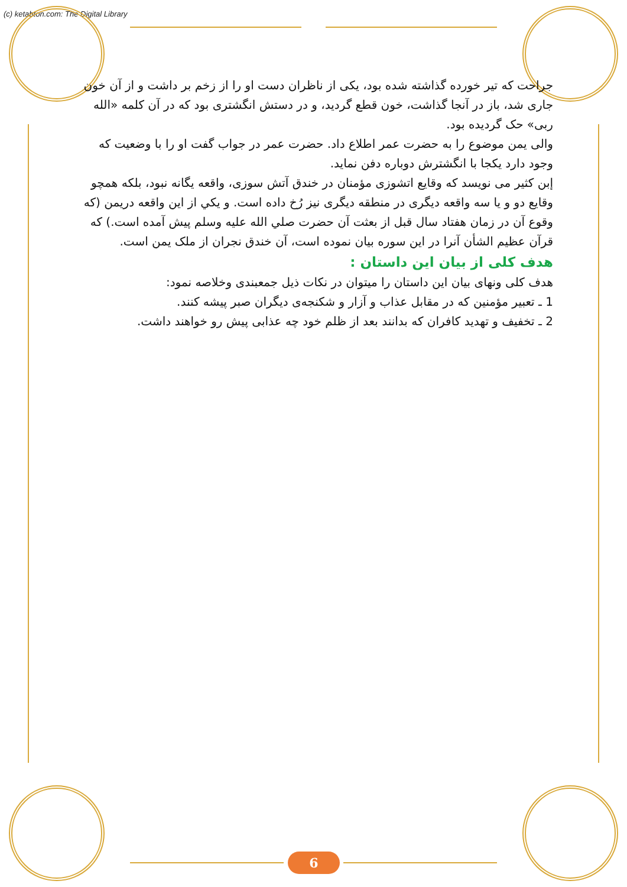(c) ketabton.com: The Digital Library
جراحت که تیر خورده گذاشته شده بود، یکی از ناظران دست او را از زخم بر داشت و از آن خون جاری شد، باز در آنجا گذاشت، خون قطع گردید، و در دستش انگشتری بود که در آن کلمه «الله ربی» حک گردیده بود.
والی یمن موضوع را به حضرت عمر اطلاع داد. حضرت عمر در جواب گفت او را با وضعیت که وجود دارد یکجا با انگشترش دوباره دفن نماید.
إبن کثیر می نویسد که وقایع اتشوزی مؤمنان در خندق آتش سوزی، واقعه یگانه نبود، بلکه همچو وقایع دو و یا سه واقعه دیگری در منطقه دیگری نیز رُخ داده است. و یکي از این واقعه دریمن (که وقوع آن در زمان هفتاد سال قبل از بعثت آن حضرت صلي الله عليه وسلم پیش آمده است.) که قرآن عظیم الشأن آنرا در این سوره بیان نموده است، آن خندق نجران از ملک یمن است.
هدف کلی از بیان این داستان :
هدف کلی ونهای بیان این داستان را میتوان در نکات ذیل جمعبندی وخلاصه نمود:
1 ـ تعبیر مؤمنین که در مقابل عذاب و آزار و شکنجه‌ی دیگران صبر پیشه کنند.
2 ـ تخفیف و تهدید کافران که بدانند بعد از ظلم خود چه عذابی پیش رو خواهند داشت.
6